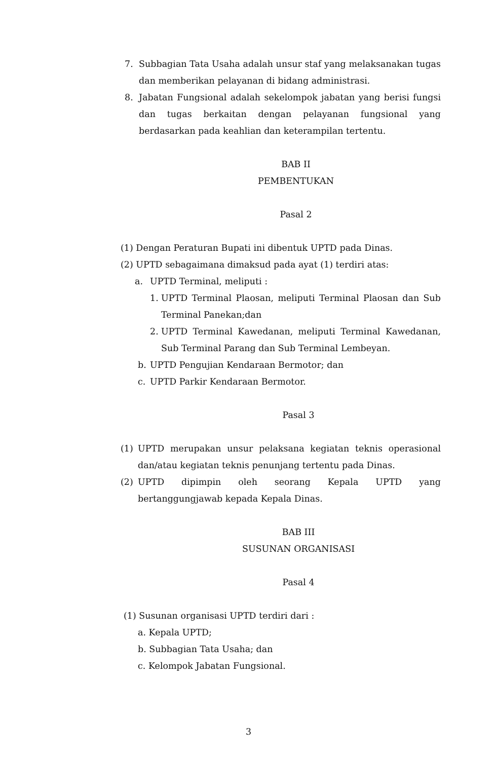7. Subbagian Tata Usaha adalah unsur staf yang melaksanakan tugas dan memberikan pelayanan di bidang administrasi.
8. Jabatan Fungsional adalah sekelompok jabatan yang berisi fungsi dan tugas berkaitan dengan pelayanan fungsional yang berdasarkan pada keahlian dan keterampilan tertentu.
BAB II
PEMBENTUKAN
Pasal 2
(1) Dengan Peraturan Bupati ini dibentuk UPTD pada Dinas.
(2) UPTD sebagaimana dimaksud pada ayat (1) terdiri atas:
a. UPTD Terminal, meliputi :
1. UPTD Terminal Plaosan, meliputi Terminal Plaosan dan Sub Terminal Panekan;dan
2. UPTD Terminal Kawedanan, meliputi Terminal Kawedanan, Sub Terminal Parang dan Sub Terminal Lembeyan.
b. UPTD Pengujian Kendaraan Bermotor; dan
c. UPTD Parkir Kendaraan Bermotor.
Pasal 3
(1) UPTD merupakan unsur pelaksana kegiatan teknis operasional dan/atau kegiatan teknis penunjang tertentu pada Dinas.
(2) UPTD dipimpin oleh seorang Kepala UPTD yang bertanggungjawab kepada Kepala Dinas.
BAB III
SUSUNAN ORGANISASI
Pasal 4
(1) Susunan organisasi UPTD terdiri dari :
a. Kepala UPTD;
b. Subbagian Tata Usaha; dan
c. Kelompok Jabatan Fungsional.
3